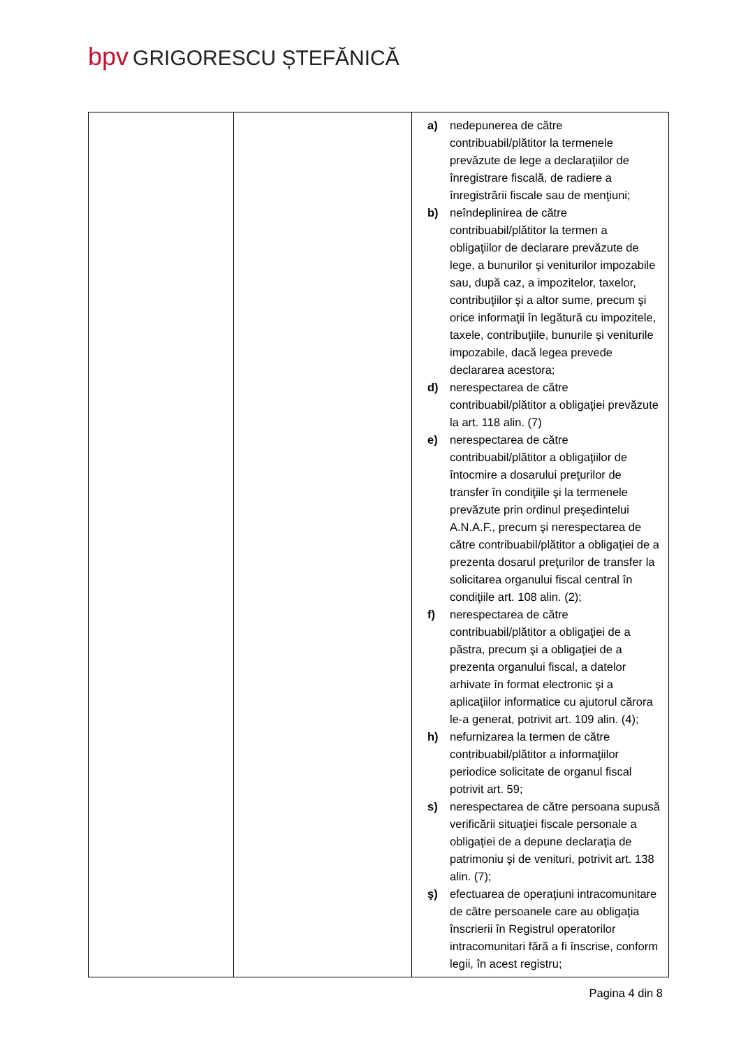bpv GRIGORESCU ȘTEFĂNICĂ
| | | a) nedepunerea de către contribuabil/plătitor la termenele prevăzute de lege a declaraţiilor de înregistrare fiscală, de radiere a înregistrării fiscale sau de menţiuni; b) neîndeplinirea de către contribuabil/plătitor la termen a obligaţiilor de declarare prevăzute de lege, a bunurilor şi veniturilor impozabile sau, după caz, a impozitelor, taxelor, contribuţiilor şi a altor sume, precum şi orice informaţii în legătură cu impozitele, taxele, contribuţiile, bunurile şi veniturile impozabile, dacă legea prevede declararea acestora; d) nerespectarea de către contribuabil/plătitor a obligaţiei prevăzute la art. 118 alin. (7) e) nerespectarea de către contribuabil/plătitor a obligaţiilor de întocmire a dosarului preţurilor de transfer în condiţiile şi la termenele prevăzute prin ordinul preşedintelui A.N.A.F., precum şi nerespectarea de către contribuabil/plătitor a obligaţiei de a prezenta dosarul preţurilor de transfer la solicitarea organului fiscal central în condiţiile art. 108 alin. (2); f) nerespectarea de către contribuabil/plătitor a obligaţiei de a păstra, precum şi a obligaţiei de a prezenta organului fiscal, a datelor arhivate în format electronic şi a aplicaţiilor informatice cu ajutorul cărora le-a generat, potrivit art. 109 alin. (4); h) nefurnizarea la termen de către contribuabil/plătitor a informaţiilor periodice solicitate de organul fiscal potrivit art. 59; s) nerespectarea de către persoana supusă verificării situaţiei fiscale personale a obligaţiei de a depune declaraţia de patrimoniu şi de venituri, potrivit art. 138 alin. (7); ş) efectuarea de operaţiuni intracomunitare de către persoanele care au obligaţia înscrierii în Registrul operatorilor intracomunitari fără a fi înscrise, conform legii, în acest registru; |
Pagina 4 din 8